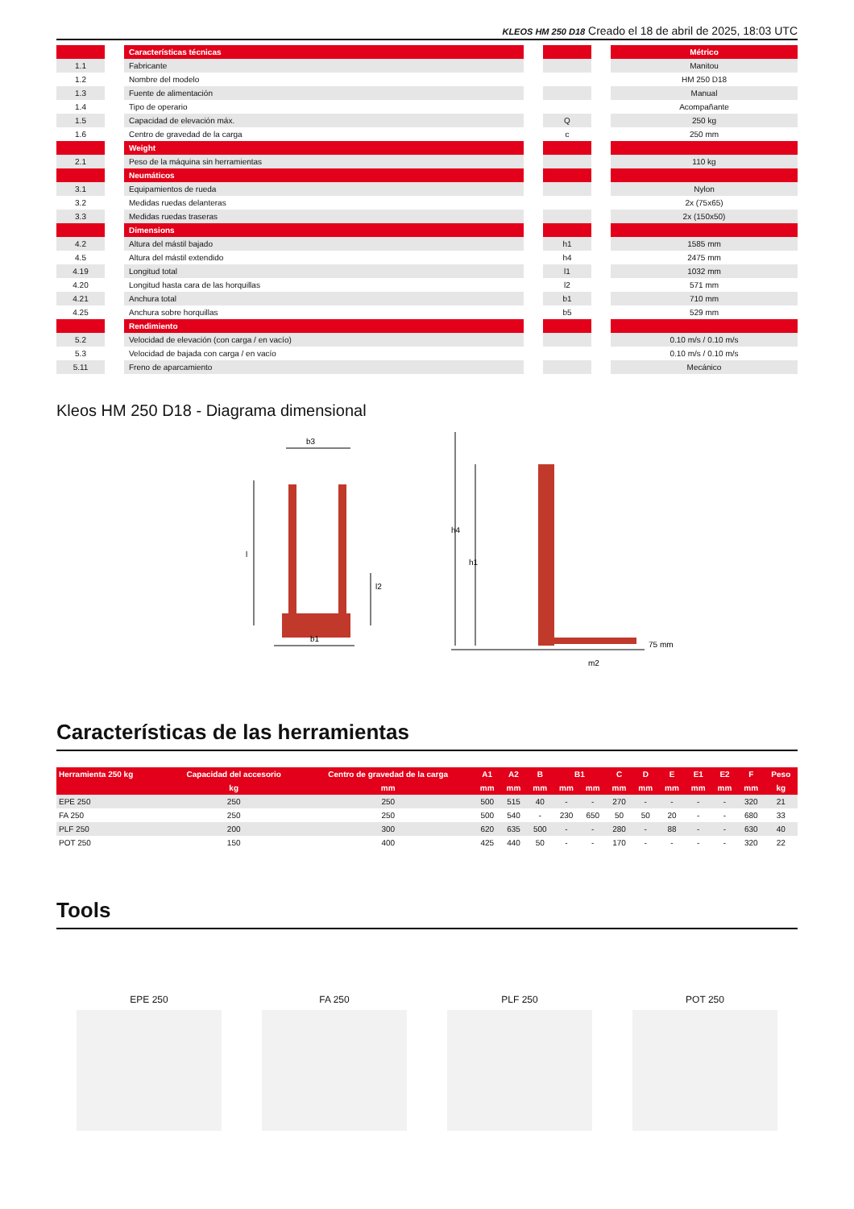KLEOS HM 250 D18 Creado el 18 de abril de 2025, 18:03 UTC
| | | Características técnicas | | | | Métrico |
| 1.1 | | Fabricante | | | | Manitou |
| 1.2 | | Nombre del modelo | | | | HM 250 D18 |
| 1.3 | | Fuente de alimentación | | | | Manual |
| 1.4 | | Tipo de operario | | | | Acompañante |
| 1.5 | | Capacidad de elevación máx. | | Q | | 250 kg |
| 1.6 | | Centro de gravedad de la carga | | c | | 250 mm |
| | | Weight | | | | |
| 2.1 | | Peso de la máquina sin herramientas | | | | 110 kg |
| | | Neumáticos | | | | |
| 3.1 | | Equipamientos de rueda | | | | Nylon |
| 3.2 | | Medidas ruedas delanteras | | | | 2x (75x65) |
| 3.3 | | Medidas ruedas traseras | | | | 2x (150x50) |
| | | Dimensions | | | | |
| 4.2 | | Altura del mástil bajado | | h1 | | 1585 mm |
| 4.5 | | Altura del mástil extendido | | h4 | | 2475 mm |
| 4.19 | | Longitud total | | l1 | | 1032 mm |
| 4.20 | | Longitud hasta cara de las horquillas | | l2 | | 571 mm |
| 4.21 | | Anchura total | | b1 | | 710 mm |
| 4.25 | | Anchura sobre horquillas | | b5 | | 529 mm |
| | | Rendimiento | | | | |
| 5.2 | | Velocidad de elevación (con carga / en vacío) | | | | 0.10 m/s / 0.10 m/s |
| 5.3 | | Velocidad de bajada con carga / en vacío | | | | 0.10 m/s / 0.10 m/s |
| 5.11 | | Freno de aparcamiento | | | | Mecánico |
Kleos HM 250 D18 - Diagrama dimensional
b3
l
l2
b1
h4
h1
75 mm
m2
Características de las herramientas
| Herramienta 250 kg | Capacidad del accesorio | Centro de gravedad de la carga | A1 | A2 | B | B1 | | C | D | E | E1 | E2 | F | Peso |
| --- | --- | --- | --- | --- | --- | --- | --- | --- | --- | --- | --- | --- | --- | --- |
| | kg | mm | mm | mm | mm | mm | mm | mm | mm | mm | mm | mm | mm | kg |
| EPE 250 | 250 | 250 | 500 | 515 | 40 | - | - | 270 | - | - | - | - | 320 | 21 |
| FA 250 | 250 | 250 | 500 | 540 | - | 230 | 650 | 50 | 50 | 20 | - | - | 680 | 33 |
| PLF 250 | 200 | 300 | 620 | 635 | 500 | - | - | 280 | - | 88 | - | - | 630 | 40 |
| POT 250 | 150 | 400 | 425 | 440 | 50 | - | - | 170 | - | - | - | - | 320 | 22 |
Tools
EPE 250 FA 250 PLF 250 POT 250